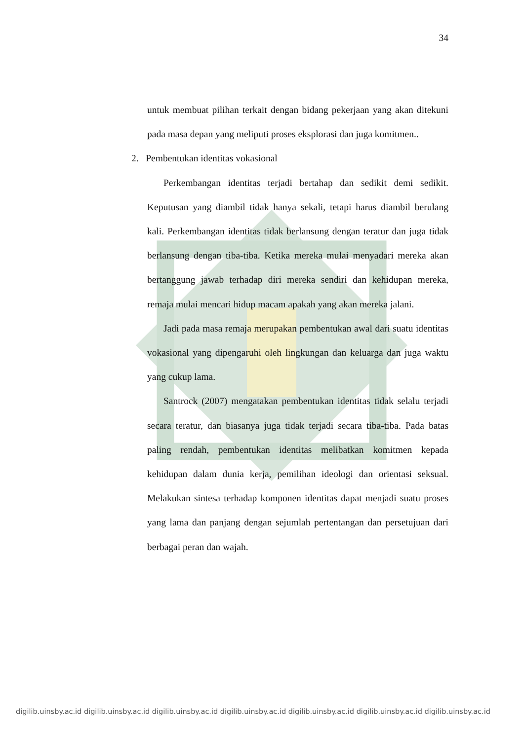34
untuk membuat pilihan terkait dengan bidang pekerjaan yang akan ditekuni pada masa depan yang meliputi proses eksplorasi dan juga komitmen..
2. Pembentukan identitas vokasional
Perkembangan identitas terjadi bertahap dan sedikit demi sedikit. Keputusan yang diambil tidak hanya sekali, tetapi harus diambil berulang kali. Perkembangan identitas tidak berlansung dengan teratur dan juga tidak berlansung dengan tiba-tiba. Ketika mereka mulai menyadari mereka akan bertanggung jawab terhadap diri mereka sendiri dan kehidupan mereka, remaja mulai mencari hidup macam apakah yang akan mereka jalani.
Jadi pada masa remaja merupakan pembentukan awal dari suatu identitas vokasional yang dipengaruhi oleh lingkungan dan keluarga dan juga waktu yang cukup lama.
Santrock (2007) mengatakan pembentukan identitas tidak selalu terjadi secara teratur, dan biasanya juga tidak terjadi secara tiba-tiba. Pada batas paling rendah, pembentukan identitas melibatkan komitmen kepada kehidupan dalam dunia kerja, pemilihan ideologi dan orientasi seksual. Melakukan sintesa terhadap komponen identitas dapat menjadi suatu proses yang lama dan panjang dengan sejumlah pertentangan dan persetujuan dari berbagai peran dan wajah.
digilib.uinsby.ac.id digilib.uinsby.ac.id digilib.uinsby.ac.id digilib.uinsby.ac.id digilib.uinsby.ac.id digilib.uinsby.ac.id digilib.uinsby.ac.id